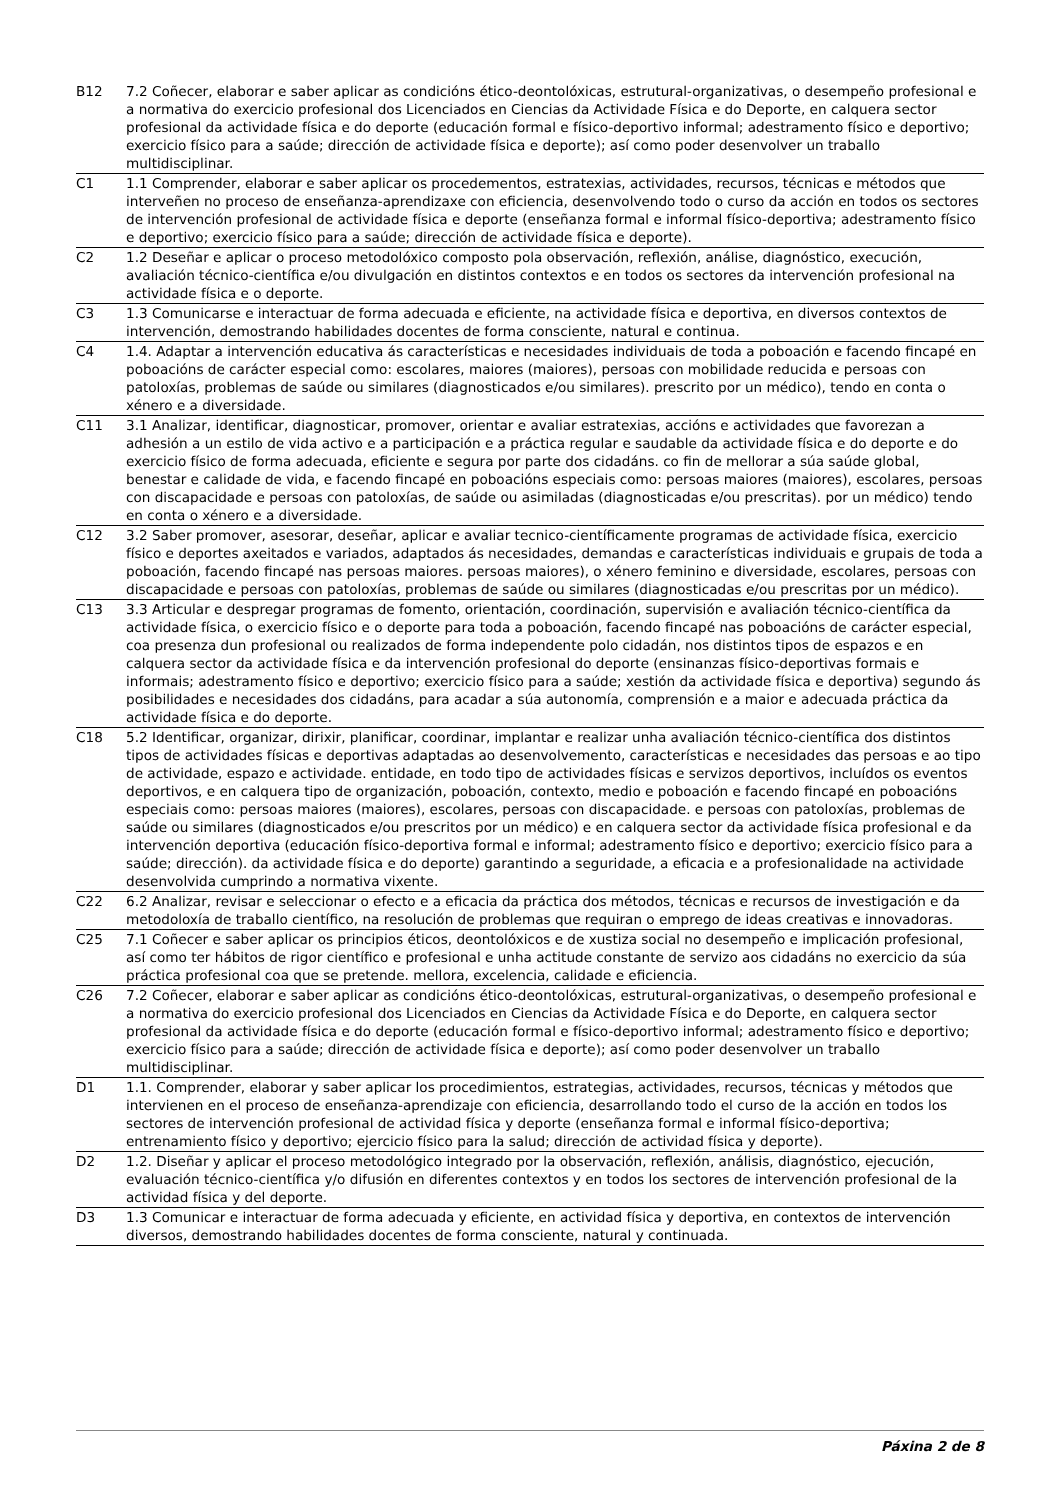| B12 | 7.2 Coñecer, elaborar e saber aplicar as condicións ético-deontolóxicas, estrutural-organizativas, o desempeño profesional e a normativa do exercicio profesional dos Licenciados en Ciencias da Actividade Física e do Deporte, en calquera sector profesional da actividade física e do deporte (educación formal e físico-deportivo informal; adestramento físico e deportivo; exercicio físico para a saúde; dirección de actividade física e deporte); así como poder desenvolver un traballo multidisciplinar. |
| C1 | 1.1 Comprender, elaborar e saber aplicar os procedementos, estratexias, actividades, recursos, técnicas e métodos que interveñen no proceso de enseñanza-aprendizaxe con eficiencia, desenvolvendo todo o curso da acción en todos os sectores de intervención profesional de actividade física e deporte (enseñanza formal e informal físico-deportiva; adestramento físico e deportivo; exercicio físico para a saúde; dirección de actividade física e deporte). |
| C2 | 1.2 Deseñar e aplicar o proceso metodolóxico composto pola observación, reflexión, análise, diagnóstico, execución, avaliación técnico-científica e/ou divulgación en distintos contextos e en todos os sectores da intervención profesional na actividade física e o deporte. |
| C3 | 1.3 Comunicarse e interactuar de forma adecuada e eficiente, na actividade física e deportiva, en diversos contextos de intervención, demostrando habilidades docentes de forma consciente, natural e continua. |
| C4 | 1.4. Adaptar a intervención educativa ás características e necesidades individuais de toda a poboación e facendo fincapé en poboacións de carácter especial como: escolares, maiores (maiores), persoas con mobilidade reducida e persoas con patoloxías, problemas de saúde ou similares (diagnosticados e/ou similares). prescrito por un médico), tendo en conta o xénero e a diversidade. |
| C11 | 3.1 Analizar, identificar, diagnosticar, promover, orientar e avaliar estratexias, accións e actividades que favorezan a adhesión a un estilo de vida activo e a participación e a práctica regular e saudable da actividade física e do deporte e do exercicio físico de forma adecuada, eficiente e segura por parte dos cidadáns. co fin de mellorar a súa saúde global, benestar e calidade de vida, e facendo fincapé en poboacións especiais como: persoas maiores (maiores), escolares, persoas con discapacidade e persoas con patoloxías, de saúde ou asimiladas (diagnosticadas e/ou prescritas). por un médico) tendo en conta o xénero e a diversidade. |
| C12 | 3.2 Saber promover, asesorar, deseñar, aplicar e avaliar tecnico-científicamente programas de actividade física, exercicio físico e deportes axeitados e variados, adaptados ás necesidades, demandas e características individuais e grupais de toda a poboación, facendo fincapé nas persoas maiores. persoas maiores), o xénero feminino e diversidade, escolares, persoas con discapacidade e persoas con patoloxías, problemas de saúde ou similares (diagnosticadas e/ou prescritas por un médico). |
| C13 | 3.3 Articular e despregar programas de fomento, orientación, coordinación, supervisión e avaliación técnico-científica da actividade física, o exercicio físico e o deporte para toda a poboación, facendo fincapé nas poboacións de carácter especial, coa presenza dun profesional ou realizados de forma independente polo cidadán, nos distintos tipos de espazos e en calquera sector da actividade física e da intervención profesional do deporte (ensinanzas físico-deportivas formais e informais; adestramento físico e deportivo; exercicio físico para a saúde; xestión da actividade física e deportiva) segundo ás posibilidades e necesidades dos cidadáns, para acadar a súa autonomía, comprensión e a maior e adecuada práctica da actividade física e do deporte. |
| C18 | 5.2 Identificar, organizar, dirixir, planificar, coordinar, implantar e realizar unha avaliación técnico-científica dos distintos tipos de actividades físicas e deportivas adaptadas ao desenvolvemento, características e necesidades das persoas e ao tipo de actividade, espazo e actividade. entidade, en todo tipo de actividades físicas e servizos deportivos, incluídos os eventos deportivos, e en calquera tipo de organización, poboación, contexto, medio e poboación e facendo fincapé en poboacións especiais como: persoas maiores (maiores), escolares, persoas con discapacidade. e persoas con patoloxías, problemas de saúde ou similares (diagnosticados e/ou prescritos por un médico) e en calquera sector da actividade física profesional e da intervención deportiva (educación físico-deportiva formal e informal; adestramento físico e deportivo; exercicio físico para a saúde; dirección). da actividade física e do deporte) garantindo a seguridade, a eficacia e a profesionalidade na actividade desenvolvida cumprindo a normativa vixente. |
| C22 | 6.2 Analizar, revisar e seleccionar o efecto e a eficacia da práctica dos métodos, técnicas e recursos de investigación e da metodoloxía de traballo científico, na resolución de problemas que requiran o emprego de ideas creativas e innovadoras. |
| C25 | 7.1 Coñecer e saber aplicar os principios éticos, deontolóxicos e de xustiza social no desempeño e implicación profesional, así como ter hábitos de rigor científico e profesional e unha actitude constante de servizo aos cidadáns no exercicio da súa práctica profesional coa que se pretende. mellora, excelencia, calidade e eficiencia. |
| C26 | 7.2 Coñecer, elaborar e saber aplicar as condicións ético-deontolóxicas, estrutural-organizativas, o desempeño profesional e a normativa do exercicio profesional dos Licenciados en Ciencias da Actividade Física e do Deporte, en calquera sector profesional da actividade física e do deporte (educación formal e físico-deportivo informal; adestramento físico e deportivo; exercicio físico para a saúde; dirección de actividade física e deporte); así como poder desenvolver un traballo multidisciplinar. |
| D1 | 1.1. Comprender, elaborar y saber aplicar los procedimientos, estrategias, actividades, recursos, técnicas y métodos que intervienen en el proceso de enseñanza-aprendizaje con eficiencia, desarrollando todo el curso de la acción en todos los sectores de intervención profesional de actividad física y deporte (enseñanza formal e informal físico-deportiva; entrenamiento físico y deportivo; ejercicio físico para la salud; dirección de actividad física y deporte). |
| D2 | 1.2. Diseñar y aplicar el proceso metodológico integrado por la observación, reflexión, análisis, diagnóstico, ejecución, evaluación técnico-científica y/o difusión en diferentes contextos y en todos los sectores de intervención profesional de la actividad física y del deporte. |
| D3 | 1.3 Comunicar e interactuar de forma adecuada y eficiente, en actividad física y deportiva, en contextos de intervención diversos, demostrando habilidades docentes de forma consciente, natural y continuada. |
Páxina 2 de 8